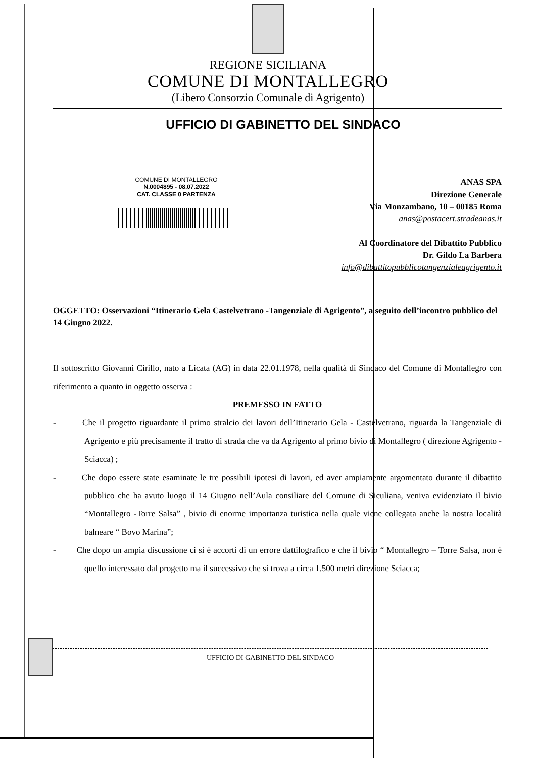REGIONE SICILIANA
COMUNE DI MONTALLEGRO
(Libero Consorzio Comunale di Agrigento)
UFFICIO DI GABINETTO DEL SINDACO
COMUNE DI MONTALLEGRO
N.0004895 - 08.07.2022
CAT. CLASSE 0 PARTENZA
ANAS SPA
Direzione Generale
Via Monzambano, 10 – 00185 Roma
anas@postacert.stradeanas.it
Al Coordinatore del Dibattito Pubblico
Dr. Gildo La Barbera
info@dibattitopubblicotangenzialeagrigento.it
OGGETTO: Osservazioni “Itinerario Gela Castelvetrano -Tangenziale di Agrigento”, a seguito dell’incontro pubblico del 14 Giugno 2022.
Il sottoscritto Giovanni Cirillo, nato a Licata (AG) in data 22.01.1978, nella qualità di Sindaco del Comune di Montallegro con riferimento a quanto in oggetto osserva :
PREMESSO IN FATTO
- Che il progetto riguardante il primo stralcio dei lavori dell’Itinerario Gela - Castelvetrano, riguarda la Tangenziale di Agrigento e più precisamente il tratto di strada che va da Agrigento al primo bivio di Montallegro ( direzione Agrigento - Sciacca) ;
- Che dopo essere state esaminate le tre possibili ipotesi di lavori, ed aver ampiamente argomentato durante il dibattito pubblico che ha avuto luogo il 14 Giugno nell’Aula consiliare del Comune di Siculiana, veniva evidenziato il bivio “Montallegro -Torre Salsa” , bivio di enorme importanza turistica nella quale viene collegata anche la nostra località balneare “ Bovo Marina”;
- Che dopo un ampia discussione ci si è accorti di un errore dattilografico e che il bivio “ Montallegro – Torre Salsa, non è quello interessato dal progetto ma il successivo che si trova a circa 1.500 metri direzione Sciacca;
UFFICIO DI GABINETTO DEL SINDACO